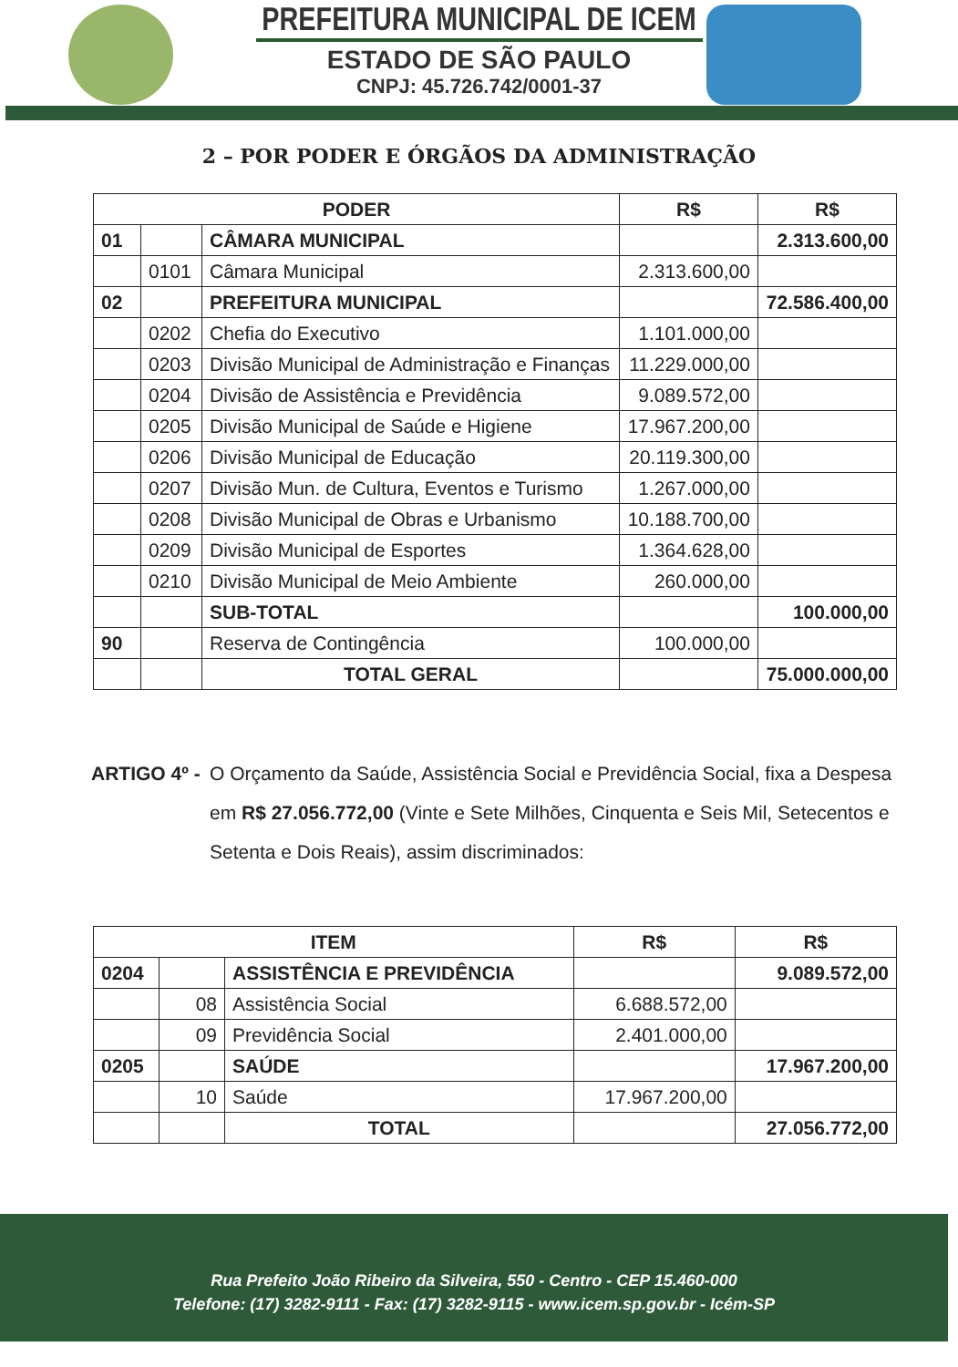PREFEITURA MUNICIPAL DE ICEM
ESTADO DE SÃO PAULO
CNPJ: 45.726.742/0001-37
2 – POR PODER E ÓRGÃOS DA ADMINISTRAÇÃO
| PODER | | | R$ | R$ |
| --- | --- | --- | --- | --- |
| 01 | | CÂMARA MUNICIPAL | | 2.313.600,00 |
| | 0101 | Câmara Municipal | 2.313.600,00 | |
| 02 | | PREFEITURA MUNICIPAL | | 72.586.400,00 |
| | 0202 | Chefia do Executivo | 1.101.000,00 | |
| | 0203 | Divisão Municipal de Administração e Finanças | 11.229.000,00 | |
| | 0204 | Divisão de Assistência e Previdência | 9.089.572,00 | |
| | 0205 | Divisão Municipal de Saúde e Higiene | 17.967.200,00 | |
| | 0206 | Divisão Municipal de Educação | 20.119.300,00 | |
| | 0207 | Divisão Mun. de Cultura, Eventos e Turismo | 1.267.000,00 | |
| | 0208 | Divisão Municipal de Obras e Urbanismo | 10.188.700,00 | |
| | 0209 | Divisão Municipal de Esportes | 1.364.628,00 | |
| | 0210 | Divisão Municipal de Meio Ambiente | 260.000,00 | |
| | | SUB-TOTAL | | 100.000,00 |
| 90 | | Reserva de Contingência | 100.000,00 | |
| | | TOTAL GERAL | | 75.000.000,00 |
ARTIGO 4º -
O Orçamento da Saúde, Assistência Social e Previdência Social, fixa a Despesa em R$ 27.056.772,00 (Vinte e Sete Milhões, Cinquenta e Seis Mil, Setecentos e Setenta e Dois Reais), assim discriminados:
| ITEM | | | R$ | R$ |
| --- | --- | --- | --- | --- |
| 0204 | | ASSISTÊNCIA E PREVIDÊNCIA | | 9.089.572,00 |
| | 08 | Assistência Social | 6.688.572,00 | |
| | 09 | Previdência Social | 2.401.000,00 | |
| 0205 | | SAÚDE | | 17.967.200,00 |
| | 10 | Saúde | 17.967.200,00 | |
| | | TOTAL | | 27.056.772,00 |
Rua Prefeito João Ribeiro da Silveira, 550 - Centro - CEP 15.460-000
Telefone: (17) 3282-9111 - Fax: (17) 3282-9115 - www.icem.sp.gov.br - Icém-SP